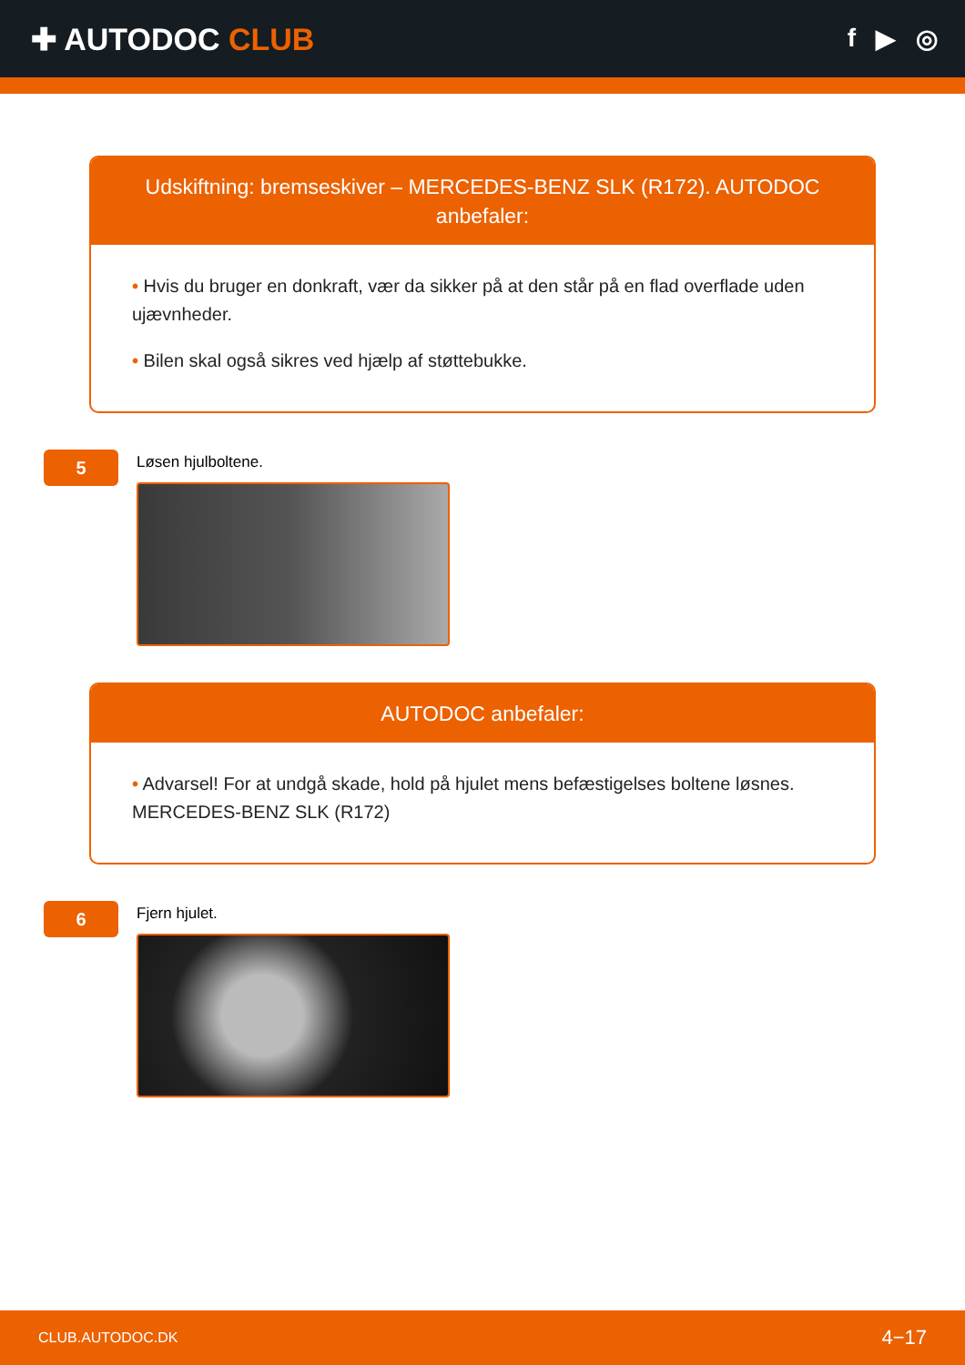✚ AUTODOC CLUB
f ▶ ◎
Udskiftning: bremseskiver – MERCEDES-BENZ SLK (R172). AUTODOC anbefaler:
• Hvis du bruger en donkraft, vær da sikker på at den står på en flad overflade uden ujævnheder.
• Bilen skal også sikres ved hjælp af støttebukke.
5
Løsen hjulboltene.
AUTODOC anbefaler:
• Advarsel! For at undgå skade, hold på hjulet mens befæstigelses boltene løsnes. MERCEDES-BENZ SLK (R172)
6
Fjern hjulet.
CLUB.AUTODOC.DK 4−17